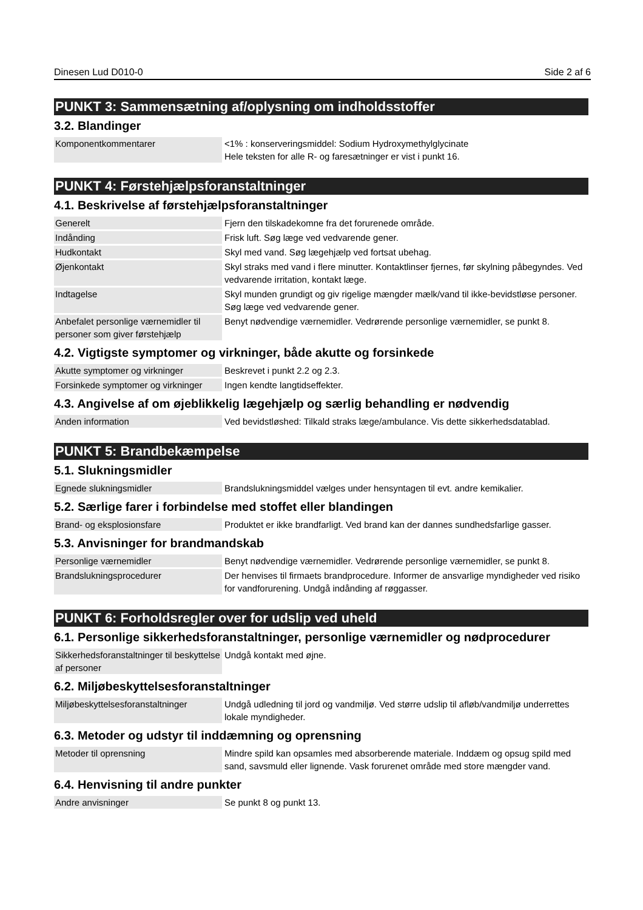Dinesen Lud D010-0 Side 2 af 6
PUNKT 3: Sammensætning af/oplysning om indholdsstoffer
3.2. Blandinger
| Komponentkommentarer | <1% : konserveringsmiddel: Sodium Hydroxymethylglycinate Hele teksten for alle R- og faresætninger er vist i punkt 16. |
PUNKT 4: Førstehjælpsforanstaltninger
4.1. Beskrivelse af førstehjælpsforanstaltninger
| Generelt | Fjern den tilskadekomne fra det forurenede område. |
| Indånding | Frisk luft. Søg læge ved vedvarende gener. |
| Hudkontakt | Skyl med vand. Søg lægehjælp ved fortsat ubehag. |
| Øjenkontakt | Skyl straks med vand i flere minutter. Kontaktlinser fjernes, før skylning påbegyndes. Ved vedvarende irritation, kontakt læge. |
| Indtagelse | Skyl munden grundigt og giv rigelige mængder mælk/vand til ikke-bevidstløse personer. Søg læge ved vedvarende gener. |
| Anbefalet personlige værnemidler til personer som giver førstehjælp | Benyt nødvendige værnemidler. Vedrørende personlige værnemidler, se punkt 8. |
4.2. Vigtigste symptomer og virkninger, både akutte og forsinkede
| Akutte symptomer og virkninger | Beskrevet i punkt 2.2 og 2.3. |
| Forsinkede symptomer og virkninger | Ingen kendte langtidseffekter. |
4.3. Angivelse af om øjeblikkelig lægehjælp og særlig behandling er nødvendig
| Anden information | Ved bevidstløshed: Tilkald straks læge/ambulance. Vis dette sikkerhedsdatablad. |
PUNKT 5: Brandbekæmpelse
5.1. Slukningsmidler
| Egnede slukningsmidler | Brandslukningsmiddel vælges under hensyntagen til evt. andre kemikalier. |
5.2. Særlige farer i forbindelse med stoffet eller blandingen
| Brand- og eksplosionsfare | Produktet er ikke brandfarligt. Ved brand kan der dannes sundhedsfarlige gasser. |
5.3. Anvisninger for brandmandskab
| Personlige værnemidler | Benyt nødvendige værnemidler. Vedrørende personlige værnemidler, se punkt 8. |
| Brandslukningsprocedurer | Der henvises til firmaets brandprocedure. Informer de ansvarlige myndigheder ved risiko for vandforurening. Undgå indånding af røggasser. |
PUNKT 6: Forholdsregler over for udslip ved uheld
6.1. Personlige sikkerhedsforanstaltninger, personlige værnemidler og nødprocedurer
| Sikkerhedsforanstaltninger til beskyttelse af personer | Undgå kontakt med øjne. |
6.2. Miljøbeskyttelsesforanstaltninger
| Miljøbeskyttelsesforanstaltninger | Undgå udledning til jord og vandmiljø. Ved større udslip til afløb/vandmiljø underrettes lokale myndigheder. |
6.3. Metoder og udstyr til inddæmning og oprensning
| Metoder til oprensning | Mindre spild kan opsamles med absorberende materiale. Inddæm og opsug spild med sand, savsmuld eller lignende. Vask forurenet område med store mængder vand. |
6.4. Henvisning til andre punkter
| Andre anvisninger | Se punkt 8 og punkt 13. |